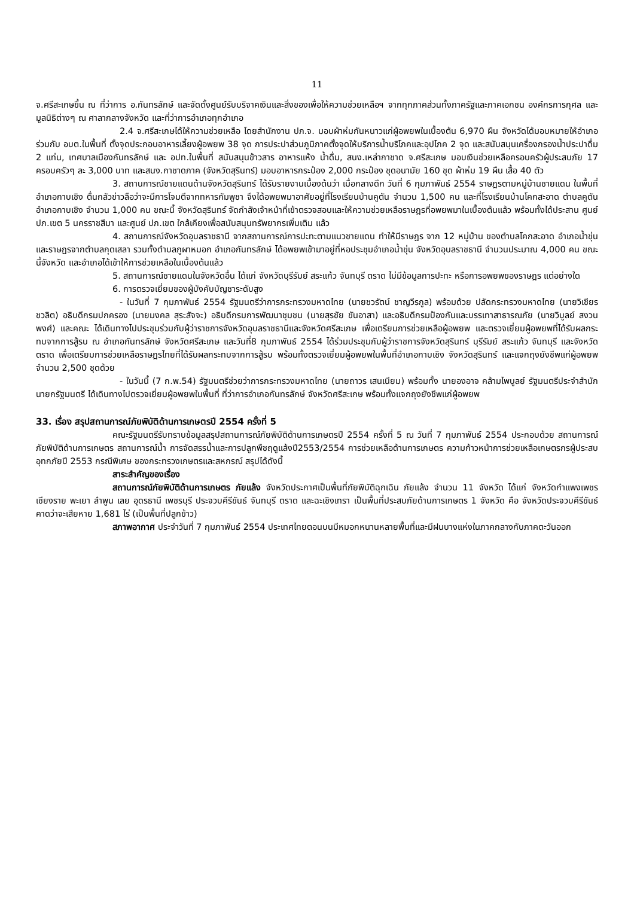11
จ.ศรีสะเกษขึ้น ณ ที่ว่าการ อ.กันทรลักษ์ และจัดตั้งศูนย์รับบริจาคเงินและสิ่งของเพื่อให้ความช่วยเหลือฯ จากทุกภาคส่วนทั้งภาครัฐและภาคเอกชน องค์กรการกุศล และมูลนิธิต่างๆ ณ ศาลากลางจังหวัด และที่ว่าการอำเภอทุกอำเภอ
2.4 จ.ศรีสะเกษได้ให้ความช่วยเหลือ โดยสำนักงาน ปภ.จ. มอบผ้าห่มกันหนาวแก่ผู้อพยพในเบื้องต้น 6,970 ผืน จังหวัดได้มอบหมายให้อำเภอ ร่วมกับ อบต.ในพื้นที่ ตั้งจุดประกอบอาหารเลี้ยงผู้อพยพ 38 จุด การประปาส่วนภูมิภาคตั้งจุดให้บริการน้ำบริโภคและอุปโภค 2 จุด และสนับสนุนเครื่องกรองน้ำประปาดื่ม 2 แท่น, เทศบาลเมืองกันทรลักษ์ และ อปท.ในพื้นที่ สนับสนุนข้าวสาร อาหารแห้ง น้ำดื่ม, สนง.เหล่ากาชาด จ.ศรีสะเกษ มอบเงินช่วยเหลือครอบครัวผู้ประสบภัย 17 ครอบครัวๆ ละ 3,000 บาท และสนง.กาชาดภาค (จังหวัดสุรินทร์) มอบอาหารกระป๋อง 2,000 กระป๋อง ชุดอนามัย 160 ชุด ผ้าห่ม 19 ผืน เสื้อ 40 ตัว
3. สถานการณ์ชายแดนด้านจังหวัดสุรินทร์ ได้รับรายงานเบื้องต้นว่า เมื่อกลางดึก วันที่ 6 กุมภาพันธ์ 2554 ราษฎรตามหมู่บ้านชายแดน ในพื้นที่อำเภอกาบเชิง ตื่นกลัวข่าวลือว่าจะมีการโจมตีจากทหารกัมพูชา จึงได้อพยพมาอาศัยอยู่ที่โรงเรียนบ้านคูตัน จำนวน 1,500 คน และที่โรงเรียนบ้านโคกสะอาด ตำบลคูตัน อำเภอกาบเชิง จำนวน 1,000 คน ขณะนี้ จังหวัดสุรินทร์ จัดกำลังเจ้าหน้าที่เข้าตรวจสอบและให้ความช่วยเหลือราษฎรที่อพยพมาในเบื้องต้นแล้ว พร้อมทั้งได้ประสาน ศูนย์ ปภ.เขต 5 นครราชสีมา และศูนย์ ปภ.เขต ใกล้เคียงเพื่อสนับสนุนทรัพยากรเพิ่มเติม แล้ว
4. สถานการณ์จังหวัดอุบลราชธานี จากสถานการณ์การปะทะตามแนวชายแดน ทำให้มีราษฎร จาก 12 หมู่บ้าน ของตำบลโคกสะอาด อำเภอน้ำขุ่น และราษฎรจากตำบลกุดเสลา รวมทั้งตำบลภูผาหมอก อำเภอกันทรลักษ์ ได้อพยพเข้ามาอยู่ที่หอประชุมอำเภอน้ำขุ่น จังหวัดอุบลราชธานี จำนวนประมาณ 4,000 คน ขณะนี้จังหวัด และอำเภอได้เข้าให้การช่วยเหลือในเบื้องต้นแล้ว
5. สถานการณ์ชายแดนในจังหวัดอื่น ได้แก่ จังหวัดบุรีรัมย์ สระแก้ว จันทบุรี ตราด ไม่มีข้อมูลการปะทะ หรือการอพยพของราษฎร แต่อย่างใด
6. การตรวจเยี่ยมของผู้บังคับบัญชาระดับสูง
- ในวันที่ 7 กุมภาพันธ์ 2554 รัฐมนตรีว่าการกระทรวงมหาดไทย (นายชวรัตน์ ชาญวีรกูล) พร้อมด้วย ปลัดกระทรวงมหาดไทย (นายวิเชียร ชวลิต) อธิบดีกรมปกครอง (นายมงคล สุระสัจจะ) อธิบดีกรมการพัฒนาชุมชน (นายสุรชัย ขันอาสา) และอธิบดีกรมป้องกันและบรรเทาสาธารณภัย (นายวิบูลย์ สงวนพงศ์) และคณะ ได้เดินทางไปประชุมร่วมกับผู้ว่าราชการจังหวัดอุบลราชธานีและจังหวัดศรีสะเกษ เพื่อเตรียมการช่วยเหลือผู้อพยพ และตรวจเยี่ยมผู้อพยพที่ได้รับผลกระทบจากการสู้รบ ณ อำเภอกันทรลักษ์ จังหวัดศรีสะเกษ และวันที่8 กุมภาพันธ์ 2554 ได้ร่วมประชุมกับผู้ว่าราชการจังหวัดสุรินทร์ บุรีรัมย์ สระแก้ว จันทบุรี และจังหวัดตราด เพื่อเตรียมการช่วยเหลือราษฎรไทยที่ได้รับผลกระทบจากการสู้รบ พร้อมทั้งตรวจเยี่ยมผู้อพยพในพื้นที่อำเภอกาบเชิง จังหวัดสุรินทร์ และแจกถุงยังชีพแก่ผู้อพยพ จำนวน 2,500 ชุดด้วย
- ในวันนี้ (7 ก.พ.54) รัฐมนตรีช่วยว่าการกระทรวงมหาดไทย (นายถาวร เสนเนียม) พร้อมทั้ง นายองอาจ คล้ามไพบูลย์ รัฐมนตรีประจำสำนักนายกรัฐมนตรี ได้เดินทางไปตรวจเยี่ยมผู้อพยพในพื้นที่ ที่ว่าการอำเภอกันทรลักษ์ จังหวัดศรีสะเกษ พร้อมทั้งแจกถุงยังชีพแก่ผู้อพยพ
33. เรื่อง สรุปสถานการณ์ภัยพิบัติด้านการเกษตรปี 2554 ครั้งที่ 5
คณะรัฐมนตรีรับทราบข้อมูลสรุปสถานการณ์ภัยพิบัติด้านการเกษตรปี 2554 ครั้งที่ 5 ณ วันที่ 7 กุมภาพันธ์ 2554 ประกอบด้วย สถานการณ์ภัยพิบัติด้านการเกษตร สถานการณ์น้ำ การจัดสรรน้ำและการปลูกพืชฤดูแล้งปี2553/2554 การช่วยเหลือด้านการเกษตร ความก้าวหน้าการช่วยเหลือเกษตรกรผู้ประสบอุทกภัยปี 2553 กรณีพิเศษ ของกระทรวงเกษตรและสหกรณ์ สรุปได้ดังนี้
สาระสำคัญของเรื่อง
สถานการณ์ภัยพิบัติด้านการเกษตร ภัยแล้ง จังหวัดประกาศเป็นพื้นที่ภัยพิบัติฉุกเฉิน ภัยแล้ง จำนวน 11 จังหวัด ได้แก่ จังหวัดกำแพงเพชร เชียงราย พะเยา ลำพูน เลย อุดรธานี เพชรบุรี ประจวบคีรีขันธ์ จันทบุรี ตราด และฉะเชิงเทรา เป็นพื้นที่ประสบภัยด้านการเกษตร 1 จังหวัด คือ จังหวัดประจวบคีรีขันธ์ คาดว่าจะเสียหาย 1,681 ไร่ (เป็นพื้นที่ปลูกข้าว)
สภาพอากาศ ประจำวันที่ 7 กุมภาพันธ์ 2554 ประเทศไทยตอนบนมีหมอกหนานหลายพื้นที่และมีฝนบางแห่งในภาคกลางกับภาคตะวันออก